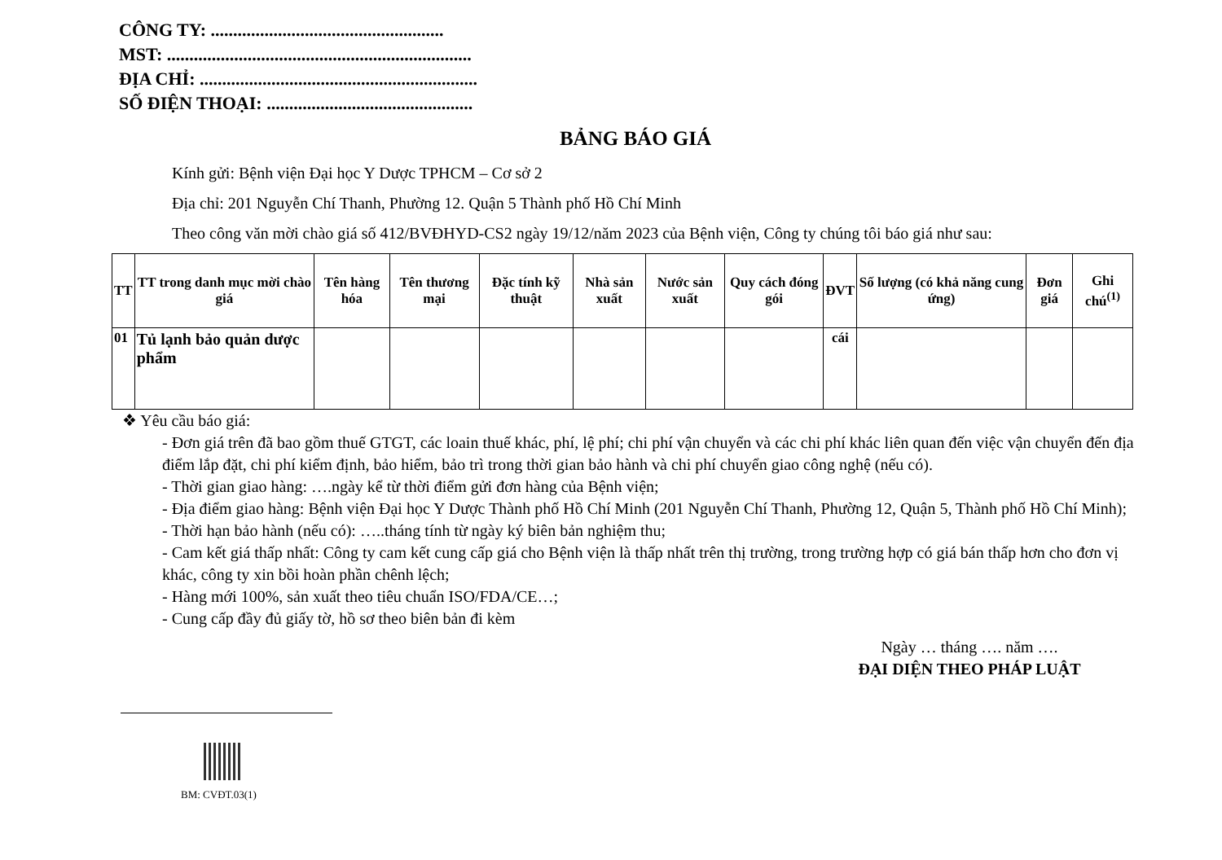CÔNG TY: ....................................................
MST: ....................................................................
ĐỊA CHỈ: ..............................................................
SỐ ĐIỆN THOẠI: ..............................................
BẢNG BÁO GIÁ
Kính gửi: Bệnh viện Đại học Y Dược TPHCM – Cơ sở 2
Địa chỉ: 201 Nguyễn Chí Thanh, Phường 12. Quận 5 Thành phố Hồ Chí Minh
Theo công văn mời chào giá số 412/BVĐHYD-CS2 ngày 19/12/năm 2023 của Bệnh viện, Công ty chúng tôi báo giá như sau:
| TT | TT trong danh mục mời chào giá | Tên hàng hóa | Tên thương mại | Đặc tính kỹ thuật | Nhà sản xuất | Nước sản xuất | Quy cách đóng gói | ĐVT | Số lượng (có khả năng cung ứng) | Đơn giá | Ghi chú<sup>(1)</sup> |
| --- | --- | --- | --- | --- | --- | --- | --- | --- | --- | --- | --- |
| 01 | Tủ lạnh bảo quản dược phẩm | | | | | | | cái | | | |
❖ Yêu cầu báo giá:
- Đơn giá trên đã bao gồm thuế GTGT, các loain thuế khác, phí, lệ phí; chi phí vận chuyển và các chi phí khác liên quan đến việc vận chuyển đến địa điểm lắp đặt, chi phí kiểm định, bảo hiểm, bảo trì trong thời gian bảo hành và chi phí chuyển giao công nghệ (nếu có).
- Thời gian giao hàng: ….ngày kể từ thời điểm gửi đơn hàng của Bệnh viện;
- Địa điểm giao hàng: Bệnh viện Đại học Y Dược Thành phố Hồ Chí Minh (201 Nguyễn Chí Thanh, Phường 12, Quận 5, Thành phố Hồ Chí Minh);
- Thời hạn bảo hành (nếu có): …..tháng tính từ ngày ký biên bản nghiệm thu;
- Cam kết giá thấp nhất: Công ty cam kết cung cấp giá cho Bệnh viện là thấp nhất trên thị trường, trong trường hợp có giá bán thấp hơn cho đơn vị khác, công ty xin bồi hoàn phần chênh lệch;
- Hàng mới 100%, sản xuất theo tiêu chuẩn ISO/FDA/CE…;
- Cung cấp đầy đủ giấy tờ, hồ sơ theo biên bản đi kèm
Ngày … tháng …. năm ….
ĐẠI DIỆN THEO PHÁP LUẬT
BM: CVĐT.03(1)